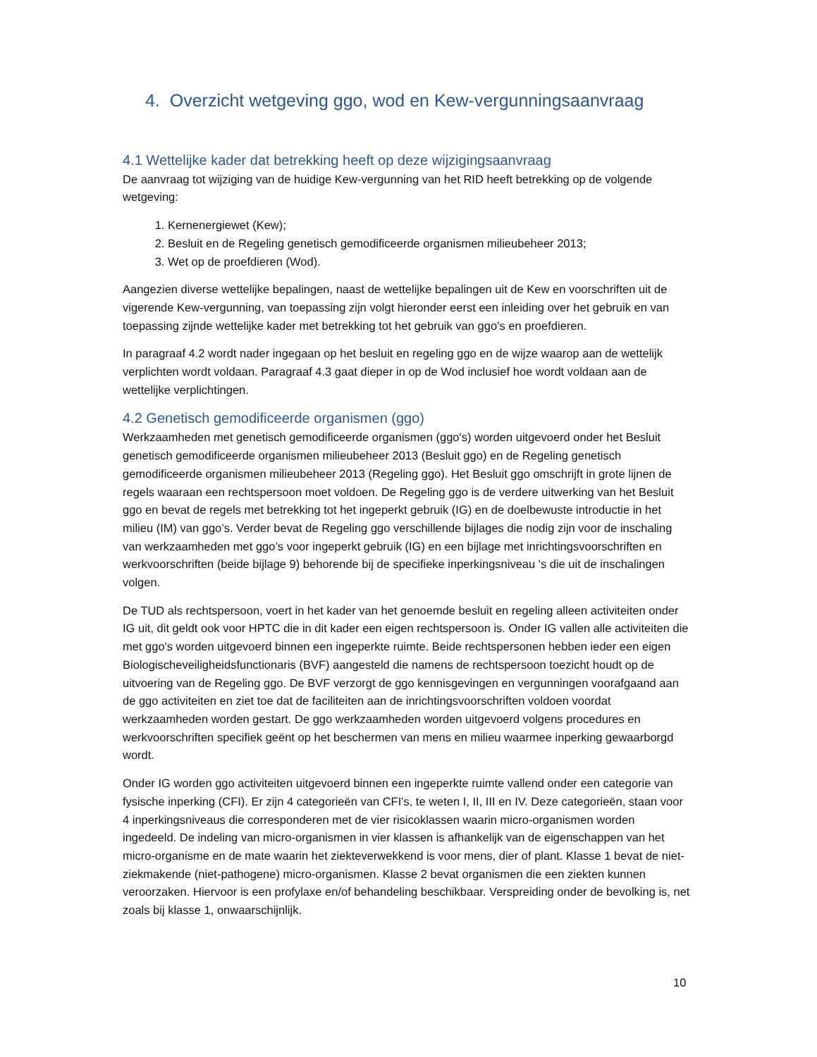4. Overzicht wetgeving ggo, wod en Kew-vergunningsaanvraag
4.1 Wettelijke kader dat betrekking heeft op deze wijzigingsaanvraag
De aanvraag tot wijziging van de huidige Kew-vergunning van het RID heeft betrekking op de volgende wetgeving:
1. Kernenergiewet (Kew);
2. Besluit en de Regeling genetisch gemodificeerde organismen milieubeheer 2013;
3. Wet op de proefdieren (Wod).
Aangezien diverse wettelijke bepalingen, naast de wettelijke bepalingen uit de Kew en voorschriften uit de vigerende Kew-vergunning, van toepassing zijn volgt hieronder eerst een inleiding over het gebruik en van toepassing zijnde wettelijke kader met betrekking tot het gebruik van ggo’s en proefdieren.
In paragraaf 4.2 wordt nader ingegaan op het besluit en regeling ggo en de wijze waarop aan de wettelijk verplichten wordt voldaan. Paragraaf 4.3 gaat dieper in op de Wod inclusief hoe wordt voldaan aan de wettelijke verplichtingen.
4.2 Genetisch gemodificeerde organismen (ggo)
Werkzaamheden met genetisch gemodificeerde organismen (ggo's) worden uitgevoerd onder het Besluit genetisch gemodificeerde organismen milieubeheer 2013 (Besluit ggo) en de Regeling genetisch gemodificeerde organismen milieubeheer 2013 (Regeling ggo). Het Besluit ggo omschrijft in grote lijnen de regels waaraan een rechtspersoon moet voldoen. De Regeling ggo is de verdere uitwerking van het Besluit ggo en bevat de regels met betrekking tot het ingeperkt gebruik (IG) en de doelbewuste introductie in het milieu (IM) van ggo’s. Verder bevat de Regeling ggo verschillende bijlages die nodig zijn voor de inschaling van werkzaamheden met ggo’s voor ingeperkt gebruik (IG) en een bijlage met inrichtingsvoorschriften en werkvoorschriften (beide bijlage 9) behorende bij de specifieke inperkingsniveau 's die uit de inschalingen volgen.
De TUD als rechtspersoon, voert in het kader van het genoemde besluit en regeling alleen activiteiten onder IG uit, dit geldt ook voor HPTC die in dit kader een eigen rechtspersoon is. Onder IG vallen alle activiteiten die met ggo's worden uitgevoerd binnen een ingeperkte ruimte. Beide rechtspersonen hebben ieder een eigen Biologischeveiligheidsfunctionaris (BVF) aangesteld die namens de rechtspersoon toezicht houdt op de uitvoering van de Regeling ggo. De BVF verzorgt de ggo kennisgevingen en vergunningen voorafgaand aan de ggo activiteiten en ziet toe dat de faciliteiten aan de inrichtingsvoorschriften voldoen voordat werkzaamheden worden gestart. De ggo werkzaamheden worden uitgevoerd volgens procedures en werkvoorschriften specifiek geënt op het beschermen van mens en milieu waarmee inperking gewaarborgd wordt.
Onder IG worden ggo activiteiten uitgevoerd binnen een ingeperkte ruimte vallend onder een categorie van fysische inperking (CFI). Er zijn 4 categorieën van CFI's, te weten I, II, III en IV. Deze categorieën, staan voor 4 inperkingsniveaus die corresponderen met de vier risicoklassen waarin micro-organismen worden ingedeeld. De indeling van micro-organismen in vier klassen is afhankelijk van de eigenschappen van het micro-organisme en de mate waarin het ziekteverwekkend is voor mens, dier of plant. Klasse 1 bevat de niet-ziekmakende (niet-pathogene) micro-organismen. Klasse 2 bevat organismen die een ziekten kunnen veroorzaken. Hiervoor is een profylaxe en/of behandeling beschikbaar. Verspreiding onder de bevolking is, net zoals bij klasse 1, onwaarschijnlijk.
10